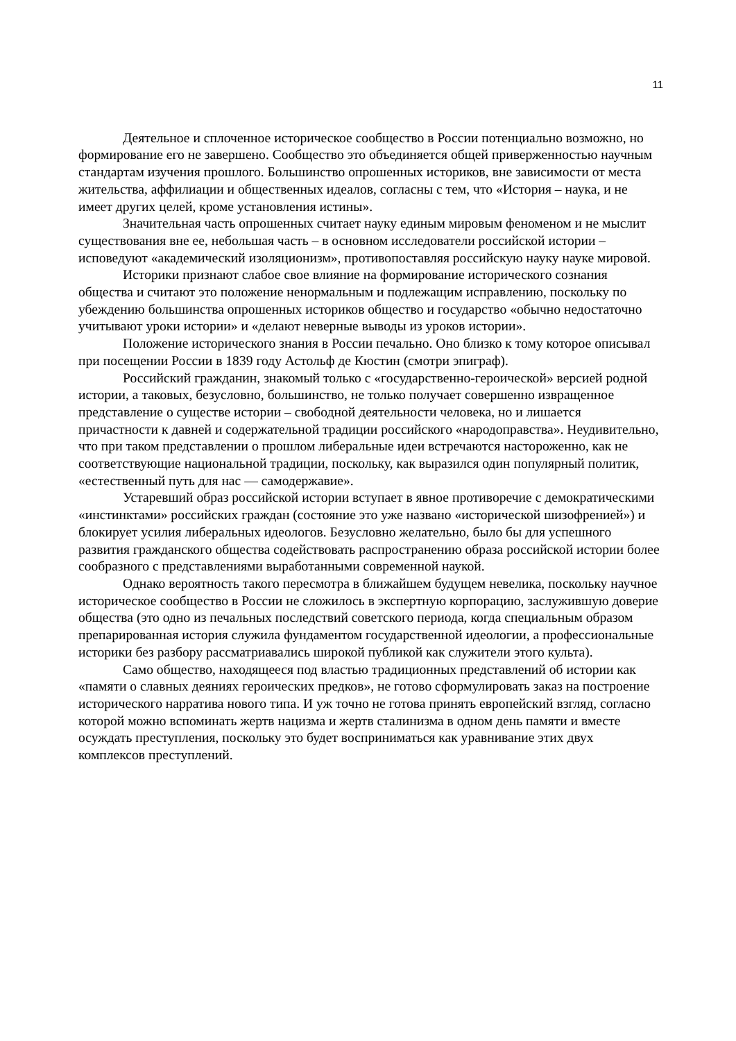11
Деятельное и сплоченное историческое сообщество в России потенциально возможно, но формирование его не завершено. Сообщество это объединяется общей приверженностью научным стандартам изучения прошлого. Большинство опрошенных историков, вне зависимости от места жительства, аффилиации и общественных идеалов, согласны с тем, что «История – наука, и не имеет других целей, кроме установления истины».
Значительная часть опрошенных считает науку единым мировым феноменом и не мыслит существования вне ее, небольшая часть – в основном исследователи российской истории – исповедуют «академический изоляционизм», противопоставляя российскую науку науке мировой.
Историки признают слабое свое влияние на формирование исторического сознания общества и считают это положение ненормальным и подлежащим исправлению, поскольку по убеждению большинства опрошенных историков общество и государство «обычно недостаточно учитывают уроки истории» и «делают неверные выводы из уроков истории».
Положение исторического знания в России печально. Оно близко к тому которое описывал при посещении России в 1839 году Астольф де Кюстин (смотри эпиграф).
Российский гражданин, знакомый только с «государственно-героической» версией родной истории, а таковых, безусловно, большинство, не только получает совершенно извращенное представление о существе истории – свободной деятельности человека, но и лишается причастности к давней и содержательной традиции российского «народоправства». Неудивительно, что при таком представлении о прошлом либеральные идеи встречаются настороженно, как не соответствующие национальной традиции, поскольку, как выразился один популярный политик, «естественный путь для нас — самодержавие».
Устаревший образ российской истории вступает в явное противоречие с демократическими «инстинктами» российских граждан (состояние это уже названо «исторической шизофренией») и блокирует усилия либеральных идеологов. Безусловно желательно, было бы для успешного развития гражданского общества содействовать распространению образа российской истории более сообразного с представлениями выработанными современной наукой.
Однако вероятность такого пересмотра в ближайшем будущем невелика, поскольку научное историческое сообщество в России не сложилось в экспертную корпорацию, заслужившую доверие общества (это одно из печальных последствий советского периода, когда специальным образом препарированная история служила фундаментом государственной идеологии, а профессиональные историки без разбору рассматриавались широкой публикой как служители этого культа).
Само общество, находящееся под властью традиционных представлений об истории как «памяти о славных деяниях героических предков», не готово сформулировать заказ на построение исторического нарратива нового типа. И уж точно не готова принять европейский взгляд, согласно которой можно вспоминать жертв нацизма и жертв сталинизма в одном день памяти и вместе осуждать преступления, поскольку это будет восприниматься как уравнивание этих двух комплексов преступлений.